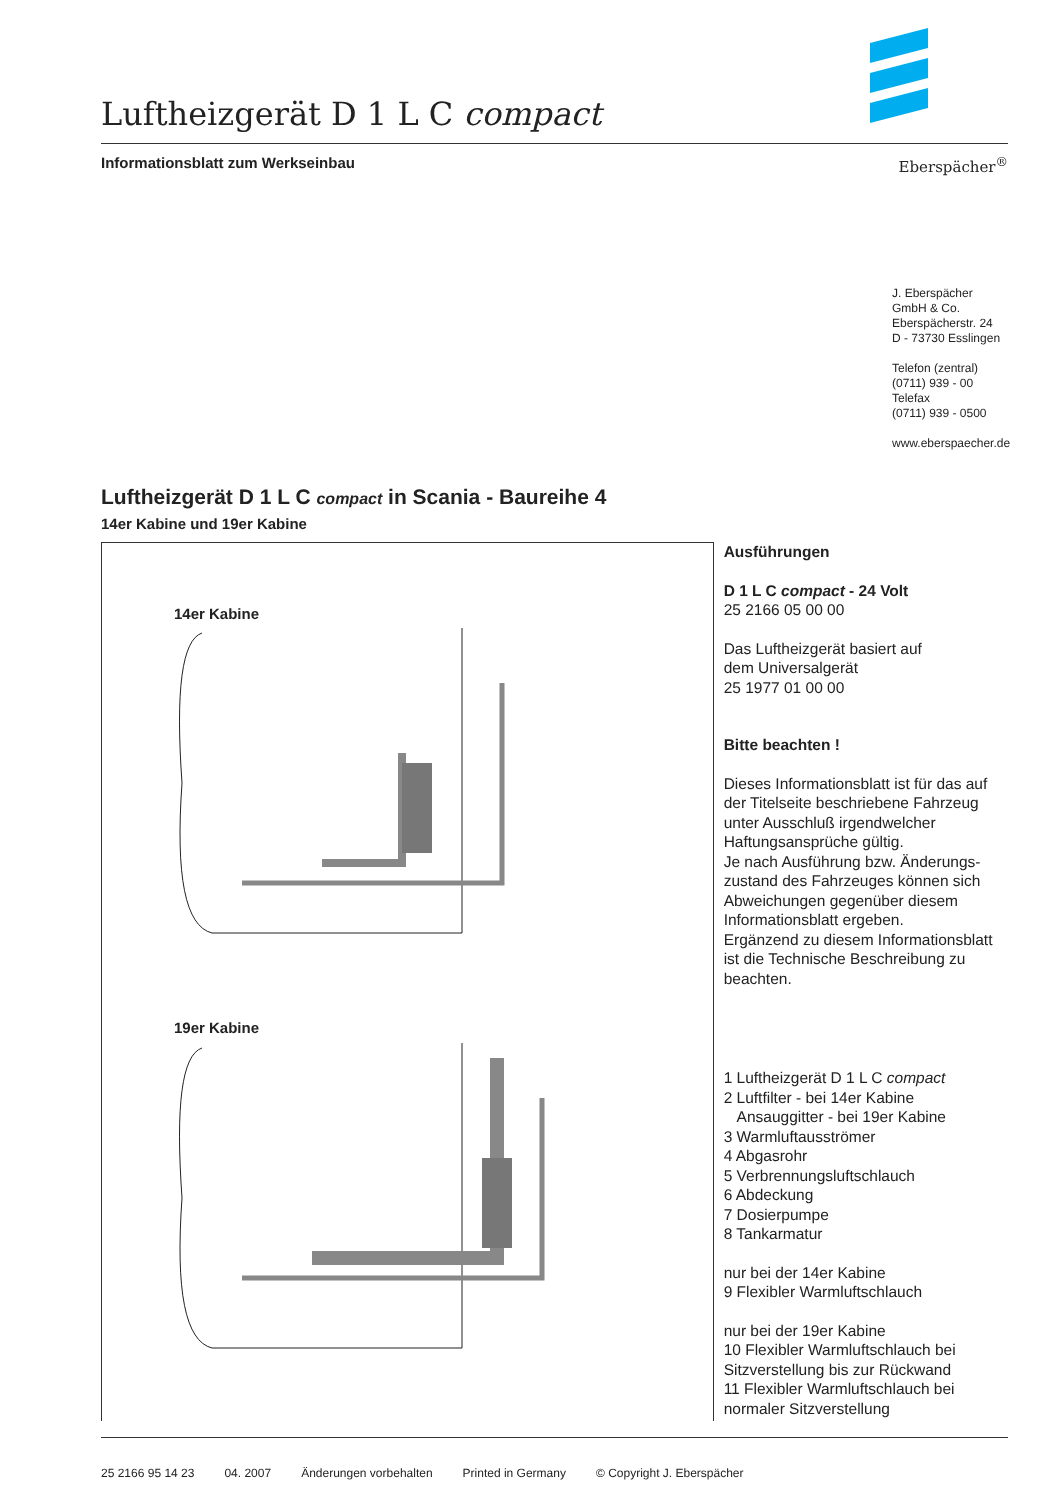Luftheizgerät D 1 L C compact
Informationsblatt zum Werkseinbau Eberspächer<sup>®</sup>
J. Eberspächer
GmbH & Co.
Eberspächerstr. 24
D - 73730 Esslingen
Telefon (zentral)
(0711) 939 - 00
Telefax
(0711) 939 - 0500
www.eberspaecher.de
Luftheizgerät D 1 L C compact in Scania - Baureihe 4
14er Kabine und 19er Kabine
14er Kabine
19er Kabine
Ausführungen
D 1 L C compact - 24 Volt
25 2166 05 00 00
Das Luftheizgerät basiert auf
dem Universalgerät
25 1977 01 00 00
Bitte beachten !
Dieses Informationsblatt ist für das auf der Titelseite beschriebene Fahrzeug unter Ausschluß irgendwelcher Haftungsansprüche gültig.
Je nach Ausführung bzw. Änderungs­zustand des Fahrzeuges können sich Abweichungen gegenüber diesem Informationsblatt ergeben.
Ergänzend zu diesem Informations­blatt ist die Technische Beschreibung zu beachten.
1 Luftheizgerät D 1 L C compact
2 Luftfilter - bei 14er Kabine
Ansauggitter - bei 19er Kabine
3 Warmluftausströmer
4 Abgasrohr
5 Verbrennungsluftschlauch
6 Abdeckung
7 Dosierpumpe
8 Tankarmatur
nur bei der 14er Kabine
9 Flexibler Warmluftschlauch
nur bei der 19er Kabine
10 Flexibler Warmluftschlauch bei Sitzverstellung bis zur Rückwand
11 Flexibler Warmluftschlauch bei normaler Sitzverstellung
25 2166 95 14 23 04. 2007 Änderungen vorbehalten Printed in Germany © Copyright J. Eberspächer